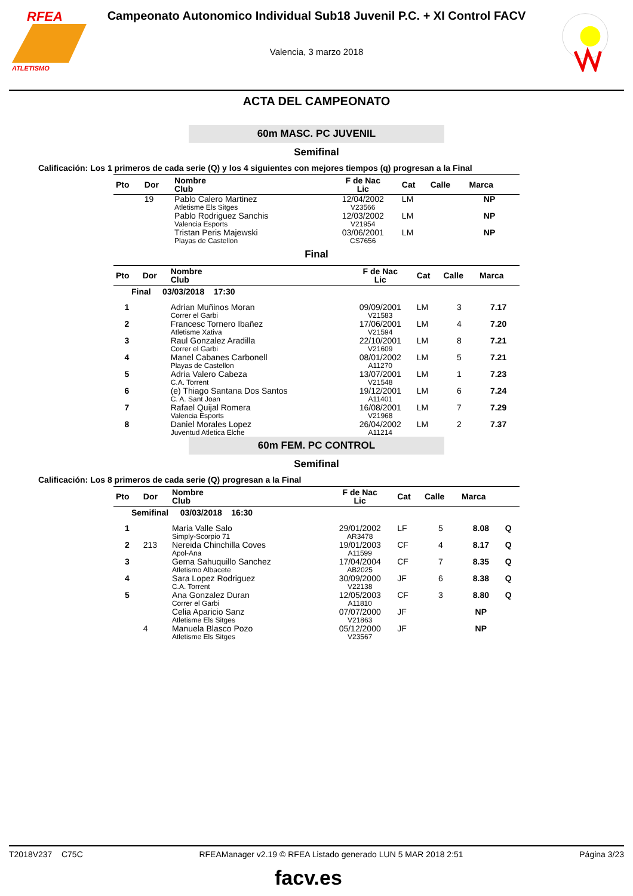RFEA
ATLETISMO
Campeonato Autonomico Individual Sub18 Juvenil P.C. + XI Control FACV
Valencia, 3 marzo 2018
ACTA DEL CAMPEONATO
60m MASC. PC JUVENIL
Semifinal
Calificación: Los 1 primeros de cada serie (Q) y los 4 siguientes con mejores tiempos (q) progresan a la Final
| Pto | Dor | Nombre Club | F de Nac Lic | Cat | Calle | Marca | |
| --- | --- | --- | --- | --- | --- | --- | --- |
| | 19 | Pablo Calero Martinez Atletisme Els Sitges | 12/04/2002 V23566 | LM | | NP | |
| | | Pablo Rodriguez Sanchis Valencia Esports | 12/03/2002 V21954 | LM | | NP | |
| | | Tristan Peris Majewski Playas de Castellon | 03/06/2001 CS7656 | LM | | NP | |
Final
| Pto | Dor | Nombre Club | F de Nac Lic | Cat | Calle | Marca |
| --- | --- | --- | --- | --- | --- | --- |
| Final 03/03/2018 17:30 | | | | | | |
| 1 | | Adrian Muñinos Moran Correr el Garbi | 09/09/2001 V21583 | LM | 3 | 7.17 |
| 2 | | Francesc Tornero Ibañez Atletisme Xativa | 17/06/2001 V21594 | LM | 4 | 7.20 |
| 3 | | Raul Gonzalez Aradilla Correr el Garbi | 22/10/2001 V21609 | LM | 8 | 7.21 |
| 4 | | Manel Cabanes Carbonell Playas de Castellon | 08/01/2002 A11270 | LM | 5 | 7.21 |
| 5 | | Adria Valero Cabeza C.A. Torrent | 13/07/2001 V21548 | LM | 1 | 7.23 |
| 6 | | (e) Thiago Santana Dos Santos C. A. Sant Joan | 19/12/2001 A11401 | LM | 6 | 7.24 |
| 7 | | Rafael Quijal Romera Valencia Esports | 16/08/2001 V21968 | LM | 7 | 7.29 |
| 8 | | Daniel Morales Lopez Juventud Atletica Elche | 26/04/2002 A11214 | LM | 2 | 7.37 |
60m FEM. PC CONTROL
Semifinal
Calificación: Los 8 primeros de cada serie (Q) progresan a la Final
| Pto | Dor | Nombre Club | F de Nac Lic | Cat | Calle | Marca | |
| --- | --- | --- | --- | --- | --- | --- | --- |
| Semifinal 03/03/2018 16:30 | | | | | | | |
| 1 | | Maria Valle Salo Simply-Scorpio 71 | 29/01/2002 AR3478 | LF | 5 | 8.08 | Q |
| 2 | 213 | Nereida Chinchilla Coves Apol-Ana | 19/01/2003 A11599 | CF | 4 | 8.17 | Q |
| 3 | | Gema Sahuquillo Sanchez Atletismo Albacete | 17/04/2004 AB2025 | CF | 7 | 8.35 | Q |
| 4 | | Sara Lopez Rodriguez C.A. Torrent | 30/09/2000 V22138 | JF | 6 | 8.38 | Q |
| 5 | | Ana Gonzalez Duran Correr el Garbi | 12/05/2003 A11810 | CF | 3 | 8.80 | Q |
| | | Celia Aparicio Sanz Atletisme Els Sitges | 07/07/2000 V21863 | JF | | NP | |
| | 4 | Manuela Blasco Pozo Atletisme Els Sitges | 05/12/2000 V23567 | JF | | NP | |
T2018V237 C75C RFEAManager v2.19 © RFEA Listado generado LUN 5 MAR 2018 2:51 Página 3/23
facv.es